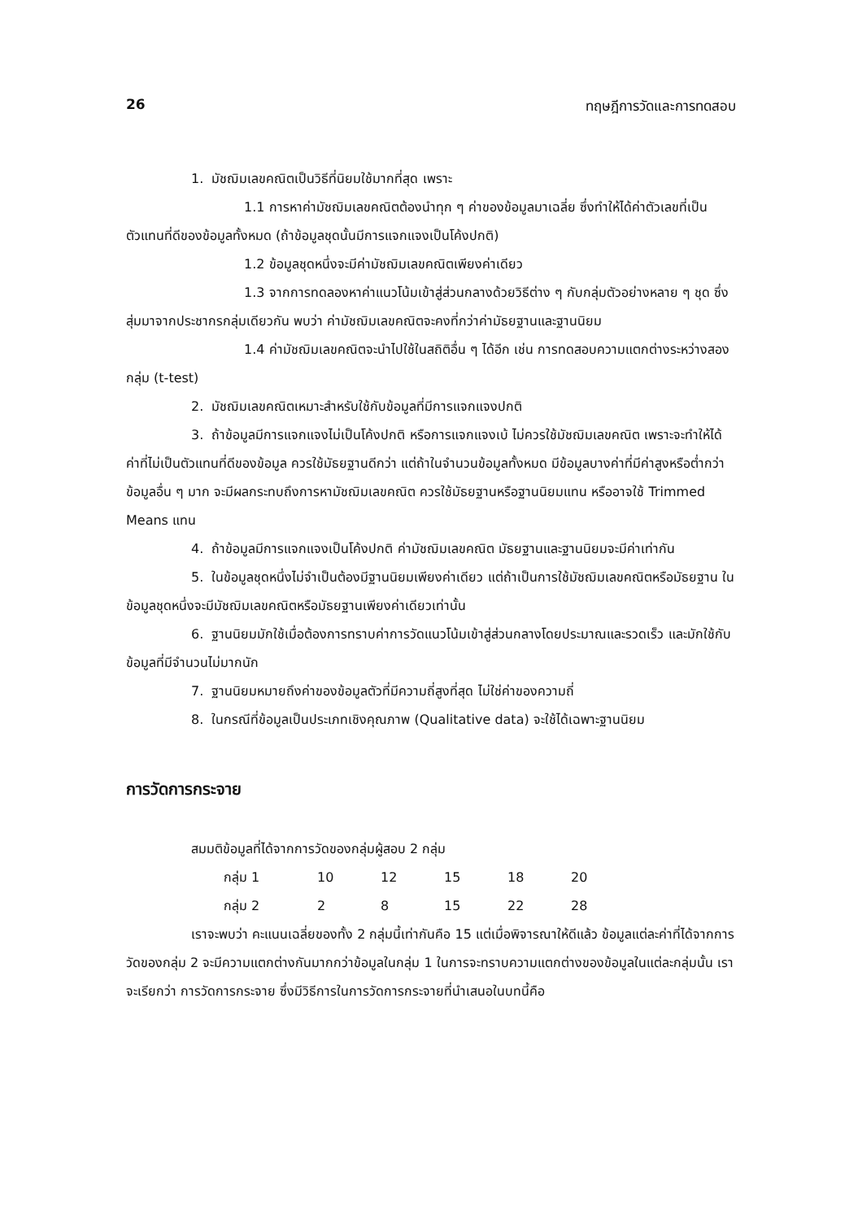26 ทฤษฎีการวัดและการทดสอบ
1. มัชฌิมเลขคณิตเป็นวิธีที่นิยมใช้มากที่สุด เพราะ
1.1 การหาค่ามัชฌิมเลขคณิตต้องนำทุก ๆ ค่าของข้อมูลมาเฉลี่ย ซึ่งทำให้ได้ค่าตัวเลขที่เป็นตัวแทนที่ดีของข้อมูลทั้งหมด (ถ้าข้อมูลชุดนั้นมีการแจกแจงเป็นโค้งปกติ)
1.2 ข้อมูลชุดหนึ่งจะมีค่ามัชฌิมเลขคณิตเพียงค่าเดียว
1.3 จากการทดลองหาค่าแนวโน้มเข้าสู่ส่วนกลางด้วยวิธีต่าง ๆ กับกลุ่มตัวอย่างหลาย ๆ ชุด ซึ่งสุ่มมาจากประชากรกลุ่มเดียวกัน พบว่า ค่ามัชฌิมเลขคณิตจะคงที่กว่าค่ามัธยฐานและฐานนิยม
1.4 ค่ามัชฌิมเลขคณิตจะนำไปใช้ในสถิติอื่น ๆ ได้อีก เช่น การทดสอบความแตกต่างระหว่างสองกลุ่ม (t-test)
2. มัชฌิมเลขคณิตเหมาะสำหรับใช้กับข้อมูลที่มีการแจกแจงปกติ
3. ถ้าข้อมูลมีการแจกแจงไม่เป็นโค้งปกติ หรือการแจกแจงเบ้ ไม่ควรใช้มัชฌิมเลขคณิต เพราะจะทำให้ได้ค่าที่ไม่เป็นตัวแทนที่ดีของข้อมูล ควรใช้มัธยฐานดีกว่า แต่ถ้าในจำนวนข้อมูลทั้งหมด มีข้อมูลบางค่าที่มีค่าสูงหรือต่ำกว่าข้อมูลอื่น ๆ มาก จะมีผลกระทบถึงการหามัชฌิมเลขคณิต ควรใช้มัธยฐานหรือฐานนิยมแทน หรืออาจใช้ Trimmed Means แทน
4. ถ้าข้อมูลมีการแจกแจงเป็นโค้งปกติ ค่ามัชฌิมเลขคณิต มัธยฐานและฐานนิยมจะมีค่าเท่ากัน
5. ในข้อมูลชุดหนึ่งไม่จำเป็นต้องมีฐานนิยมเพียงค่าเดียว แต่ถ้าเป็นการใช้มัชฌิมเลขคณิตหรือมัธยฐาน ในข้อมูลชุดหนึ่งจะมีมัชฌิมเลขคณิตหรือมัธยฐานเพียงค่าเดียวเท่านั้น
6. ฐานนิยมมักใช้เมื่อต้องการทราบค่าการวัดแนวโน้มเข้าสู่ส่วนกลางโดยประมาณและรวดเร็ว และมักใช้กับข้อมูลที่มีจำนวนไม่มากนัก
7. ฐานนิยมหมายถึงค่าของข้อมูลตัวที่มีความถี่สูงที่สุด ไม่ใช่ค่าของความถี่
8. ในกรณีที่ข้อมูลเป็นประเภทเชิงคุณภาพ (Qualitative data) จะใช้ได้เฉพาะฐานนิยม
การวัดการกระจาย
สมมติข้อมูลที่ได้จากการวัดของกลุ่มผู้สอบ 2 กลุ่ม
| กลุ่ม 1 | 10 | 12 | 15 | 18 | 20 |
| กลุ่ม 2 | 2 | 8 | 15 | 22 | 28 |
เราจะพบว่า คะแนนเฉลี่ยของทั้ง 2 กลุ่มนี้เท่ากันคือ 15 แต่เมื่อพิจารณาให้ดีแล้ว ข้อมูลแต่ละค่าที่ได้จากการวัดของกลุ่ม 2 จะมีความแตกต่างกันมากกว่าข้อมูลในกลุ่ม 1 ในการจะทราบความแตกต่างของข้อมูลในแต่ละกลุ่มนั้น เราจะเรียกว่า การวัดการกระจาย ซึ่งมีวิธีการในการวัดการกระจายที่นำเสนอในบทนี้คือ